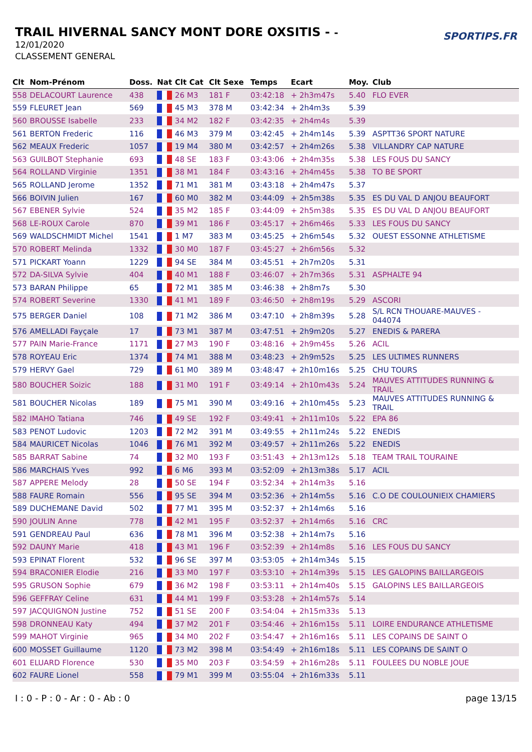TRAIL HIVERNAL SANCY MONT DORE OXSITIS - -
12/01/2020
CLASSEMENT GENERAL
SPORTIPS.FR
| Clt | Nom-Prénom | Doss. | Nat | Clt Cat | Clt Sexe | Temps | Ecart | Moy. | Club |
| --- | --- | --- | --- | --- | --- | --- | --- | --- | --- |
| 558 | DELACOURT Laurence | 438 | | 26 M3 | 181 F | 03:42:18 | + 2h3m47s | 5.40 | FLO EVER |
| 559 | FLEURET Jean | 569 | | 45 M3 | 378 M | 03:42:34 | + 2h4m3s | 5.39 | |
| 560 | BROUSSE Isabelle | 233 | | 34 M2 | 182 F | 03:42:35 | + 2h4m4s | 5.39 | |
| 561 | BERTON Frederic | 116 | | 46 M3 | 379 M | 03:42:45 | + 2h4m14s | 5.39 | ASPTT36 SPORT NATURE |
| 562 | MEAUX Frederic | 1057 | | 19 M4 | 380 M | 03:42:57 | + 2h4m26s | 5.38 | VILLANDRY CAP NATURE |
| 563 | GUILBOT Stephanie | 693 | | 48 SE | 183 F | 03:43:06 | + 2h4m35s | 5.38 | LES FOUS DU SANCY |
| 564 | ROLLAND Virginie | 1351 | | 38 M1 | 184 F | 03:43:16 | + 2h4m45s | 5.38 | TO BE SPORT |
| 565 | ROLLAND Jerome | 1352 | | 71 M1 | 381 M | 03:43:18 | + 2h4m47s | 5.37 | |
| 566 | BOIVIN Julien | 167 | | 60 M0 | 382 M | 03:44:09 | + 2h5m38s | 5.35 | ES DU VAL D ANJOU BEAUFORT |
| 567 | EBENER Sylvie | 524 | | 35 M2 | 185 F | 03:44:09 | + 2h5m38s | 5.35 | ES DU VAL D ANJOU BEAUFORT |
| 568 | LE-ROUX Carole | 870 | | 39 M1 | 186 F | 03:45:17 | + 2h6m46s | 5.33 | LES FOUS DU SANCY |
| 569 | WALDSCHMIDT Michel | 1541 | | 1 M7 | 383 M | 03:45:25 | + 2h6m54s | 5.32 | OUEST ESSONNE ATHLETISME |
| 570 | ROBERT Melinda | 1332 | | 30 M0 | 187 F | 03:45:27 | + 2h6m56s | 5.32 | |
| 571 | PICKART Yoann | 1229 | | 94 SE | 384 M | 03:45:51 | + 2h7m20s | 5.31 | |
| 572 | DA-SILVA Sylvie | 404 | | 40 M1 | 188 F | 03:46:07 | + 2h7m36s | 5.31 | ASPHALTE 94 |
| 573 | BARAN Philippe | 65 | | 72 M1 | 385 M | 03:46:38 | + 2h8m7s | 5.30 | |
| 574 | ROBERT Severine | 1330 | | 41 M1 | 189 F | 03:46:50 | + 2h8m19s | 5.29 | ASCORI |
| 575 | BERGER Daniel | 108 | | 71 M2 | 386 M | 03:47:10 | + 2h8m39s | 5.28 | S/L RCN THOUARE-MAUVES - 044074 |
| 576 | AMELLADI Fayçale | 17 | | 73 M1 | 387 M | 03:47:51 | + 2h9m20s | 5.27 | ENEDIS & PARERA |
| 577 | PAIN Marie-France | 1171 | | 27 M3 | 190 F | 03:48:16 | + 2h9m45s | 5.26 | ACIL |
| 578 | ROYEAU Eric | 1374 | | 74 M1 | 388 M | 03:48:23 | + 2h9m52s | 5.25 | LES ULTIMES RUNNERS |
| 579 | HERVY Gael | 729 | | 61 M0 | 389 M | 03:48:47 | + 2h10m16s | 5.25 | CHU TOURS |
| 580 | BOUCHER Soizic | 188 | | 31 M0 | 191 F | 03:49:14 | + 2h10m43s | 5.24 | MAUVES ATTITUDES RUNNING & TRAIL |
| 581 | BOUCHER Nicolas | 189 | | 75 M1 | 390 M | 03:49:16 | + 2h10m45s | 5.23 | MAUVES ATTITUDES RUNNING & TRAIL |
| 582 | IMAHO Tatiana | 746 | | 49 SE | 192 F | 03:49:41 | + 2h11m10s | 5.22 | EPA 86 |
| 583 | PENOT Ludovic | 1203 | | 72 M2 | 391 M | 03:49:55 | + 2h11m24s | 5.22 | ENEDIS |
| 584 | MAURICET Nicolas | 1046 | | 76 M1 | 392 M | 03:49:57 | + 2h11m26s | 5.22 | ENEDIS |
| 585 | BARRAT Sabine | 74 | | 32 M0 | 193 F | 03:51:43 | + 2h13m12s | 5.18 | TEAM TRAIL TOURAINE |
| 586 | MARCHAIS Yves | 992 | | 6 M6 | 393 M | 03:52:09 | + 2h13m38s | 5.17 | ACIL |
| 587 | APPERE Melody | 28 | | 50 SE | 194 F | 03:52:34 | + 2h14m3s | 5.16 | |
| 588 | FAURE Romain | 556 | | 95 SE | 394 M | 03:52:36 | + 2h14m5s | 5.16 | C.O DE COULOUNIEIX CHAMIERS |
| 589 | DUCHEMANE David | 502 | | 77 M1 | 395 M | 03:52:37 | + 2h14m6s | 5.16 | |
| 590 | JOULIN Anne | 778 | | 42 M1 | 195 F | 03:52:37 | + 2h14m6s | 5.16 | CRC |
| 591 | GENDREAU Paul | 636 | | 78 M1 | 396 M | 03:52:38 | + 2h14m7s | 5.16 | |
| 592 | DAUNY Marie | 418 | | 43 M1 | 196 F | 03:52:39 | + 2h14m8s | 5.16 | LES FOUS DU SANCY |
| 593 | EPINAT Florent | 532 | | 96 SE | 397 M | 03:53:05 | + 2h14m34s | 5.15 | |
| 594 | BRACONIER Elodie | 216 | | 33 M0 | 197 F | 03:53:10 | + 2h14m39s | 5.15 | LES GALOPINS BAILLARGEOIS |
| 595 | GRUSON Sophie | 679 | | 36 M2 | 198 F | 03:53:11 | + 2h14m40s | 5.15 | GALOPINS LES BAILLARGEOIS |
| 596 | GEFFRAY Celine | 631 | | 44 M1 | 199 F | 03:53:28 | + 2h14m57s | 5.14 | |
| 597 | JACQUIGNON Justine | 752 | | 51 SE | 200 F | 03:54:04 | + 2h15m33s | 5.13 | |
| 598 | DRONNEAU Katy | 494 | | 37 M2 | 201 F | 03:54:46 | + 2h16m15s | 5.11 | LOIRE ENDURANCE ATHLETISME |
| 599 | MAHOT Virginie | 965 | | 34 M0 | 202 F | 03:54:47 | + 2h16m16s | 5.11 | LES COPAINS DE SAINT O |
| 600 | MOSSET Guillaume | 1120 | | 73 M2 | 398 M | 03:54:49 | + 2h16m18s | 5.11 | LES COPAINS DE SAINT O |
| 601 | ELUARD Florence | 530 | | 35 M0 | 203 F | 03:54:59 | + 2h16m28s | 5.11 | FOULEES DU NOBLE JOUE |
| 602 | FAURE Lionel | 558 | | 79 M1 | 399 M | 03:55:04 | + 2h16m33s | 5.11 | |
I : 0 - P : 0 - Ar : 0 - Ab : 0 page 13/15